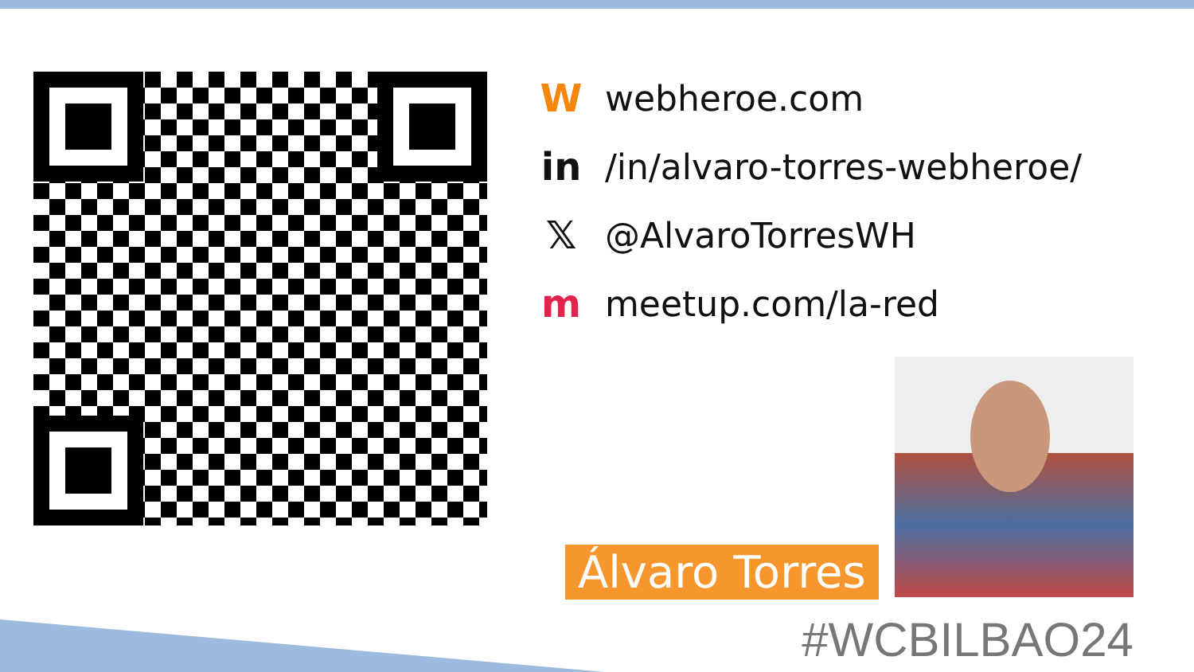Wwebheroe.com
in /in/alvaro-torres-webheroe/
𝕏 @AlvaroTorresWH
mmeetup.com/la-red
Álvaro Torres
#WCBILBAO24